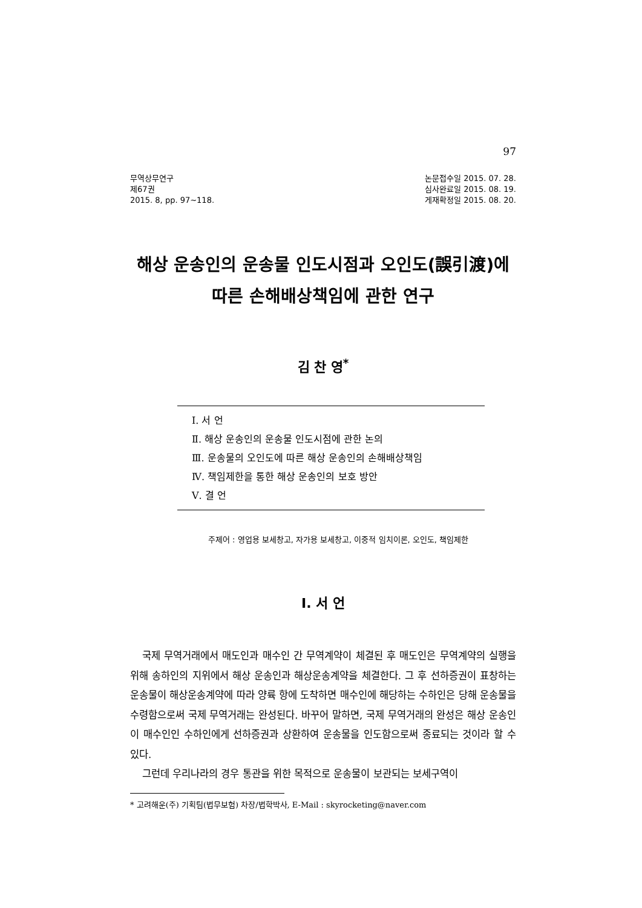97
무역상무연구
제67권
2015. 8, pp. 97~118.
논문접수일 2015. 07. 28.
심사완료일 2015. 08. 19.
게재확정일 2015. 08. 20.
해상 운송인의 운송물 인도시점과 오인도(誤引渡)에
따른 손해배상책임에 관한 연구
김 찬 영<sup>*</sup>
Ⅰ. 서 언
Ⅱ. 해상 운송인의 운송물 인도시점에 관한 논의
Ⅲ. 운송물의 오인도에 따른 해상 운송인의 손해배상책임
Ⅳ. 책임제한을 통한 해상 운송인의 보호 방안
Ⅴ. 결 언
주제어 : 영업용 보세창고, 자가용 보세창고, 이중적 임치이론, 오인도, 책임제한
Ⅰ. 서 언
국제 무역거래에서 매도인과 매수인 간 무역계약이 체결된 후 매도인은 무역계약의 실행을 위해 송하인의 지위에서 해상 운송인과 해상운송계약을 체결한다. 그 후 선하증권이 표창하는 운송물이 해상운송계약에 따라 양륙 항에 도착하면 매수인에 해당하는 수하인은 당해 운송물을 수령함으로써 국제 무역거래는 완성된다. 바꾸어 말하면, 국제 무역거래의 완성은 해상 운송인이 매수인인 수하인에게 선하증권과 상환하여 운송물을 인도함으로써 종료되는 것이라 할 수 있다.
그런데 우리나라의 경우 통관을 위한 목적으로 운송물이 보관되는 보세구역이
* 고려해운(주) 기획팀(법무보험) 차장/법학박사, E-Mail : skyrocketing@naver.com